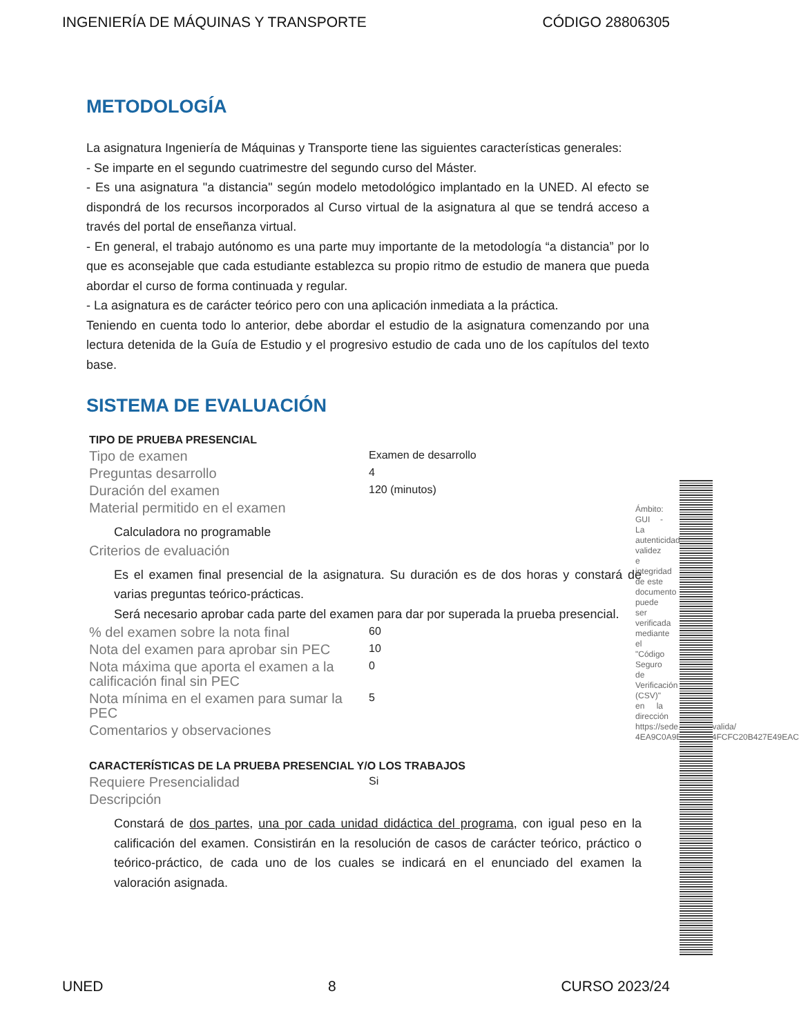INGENIERÍA DE MÁQUINAS Y TRANSPORTE CÓDIGO 28806305
METODOLOGÍA
La asignatura Ingeniería de Máquinas y Transporte tiene las siguientes características generales:
- Se imparte en el segundo cuatrimestre del segundo curso del Máster.
- Es una asignatura "a distancia" según modelo metodológico implantado en la UNED. Al efecto se dispondrá de los recursos incorporados al Curso virtual de la asignatura al que se tendrá acceso a través del portal de enseñanza virtual.
- En general, el trabajo autónomo es una parte muy importante de la metodología “a distancia” por lo que es aconsejable que cada estudiante establezca su propio ritmo de estudio de manera que pueda abordar el curso de forma continuada y regular.
- La asignatura es de carácter teórico pero con una aplicación inmediata a la práctica.
Teniendo en cuenta todo lo anterior, debe abordar el estudio de la asignatura comenzando por una lectura detenida de la Guía de Estudio y el progresivo estudio de cada uno de los capítulos del texto base.
SISTEMA DE EVALUACIÓN
TIPO DE PRUEBA PRESENCIAL
| Tipo de examen | Examen de desarrollo |
| Preguntas desarrollo | 4 |
| Duración del examen | 120 (minutos) |
| Material permitido en el examen | |
| Calculadora no programable | |
| Criterios de evaluación | |
| Es el examen final presencial de la asignatura. Su duración es de dos horas y constará de varias preguntas teórico-prácticas. Será necesario aprobar cada parte del examen para dar por superada la prueba presencial. | |
| % del examen sobre la nota final | 60 |
| Nota del examen para aprobar sin PEC | 10 |
| Nota máxima que aporta el examen a la calificación final sin PEC | 0 |
| Nota mínima en el examen para sumar la PEC | 5 |
| Comentarios y observaciones | |
CARACTERÍSTICAS DE LA PRUEBA PRESENCIAL Y/O LOS TRABAJOS
| Requiere Presencialidad | Si |
| Descripción | |
| Constará de dos partes , una por cada unidad didáctica del programa , con igual peso en la calificación del examen. Consistirán en la resolución de casos de carácter teórico, práctico o teórico-práctico, de cada uno de los cuales se indicará en el enunciado del examen la valoración asignada. | |
Ámbito: GUI - La autenticidad, validez e integridad de este documento puede ser verificada mediante el "Código Seguro de Verificación (CSV)" en la dirección https://sede.uned.es/valida/ 4EA9C0A9BB80A1F4FCFC20B427E49EAC
UNED 8 CURSO 2023/24